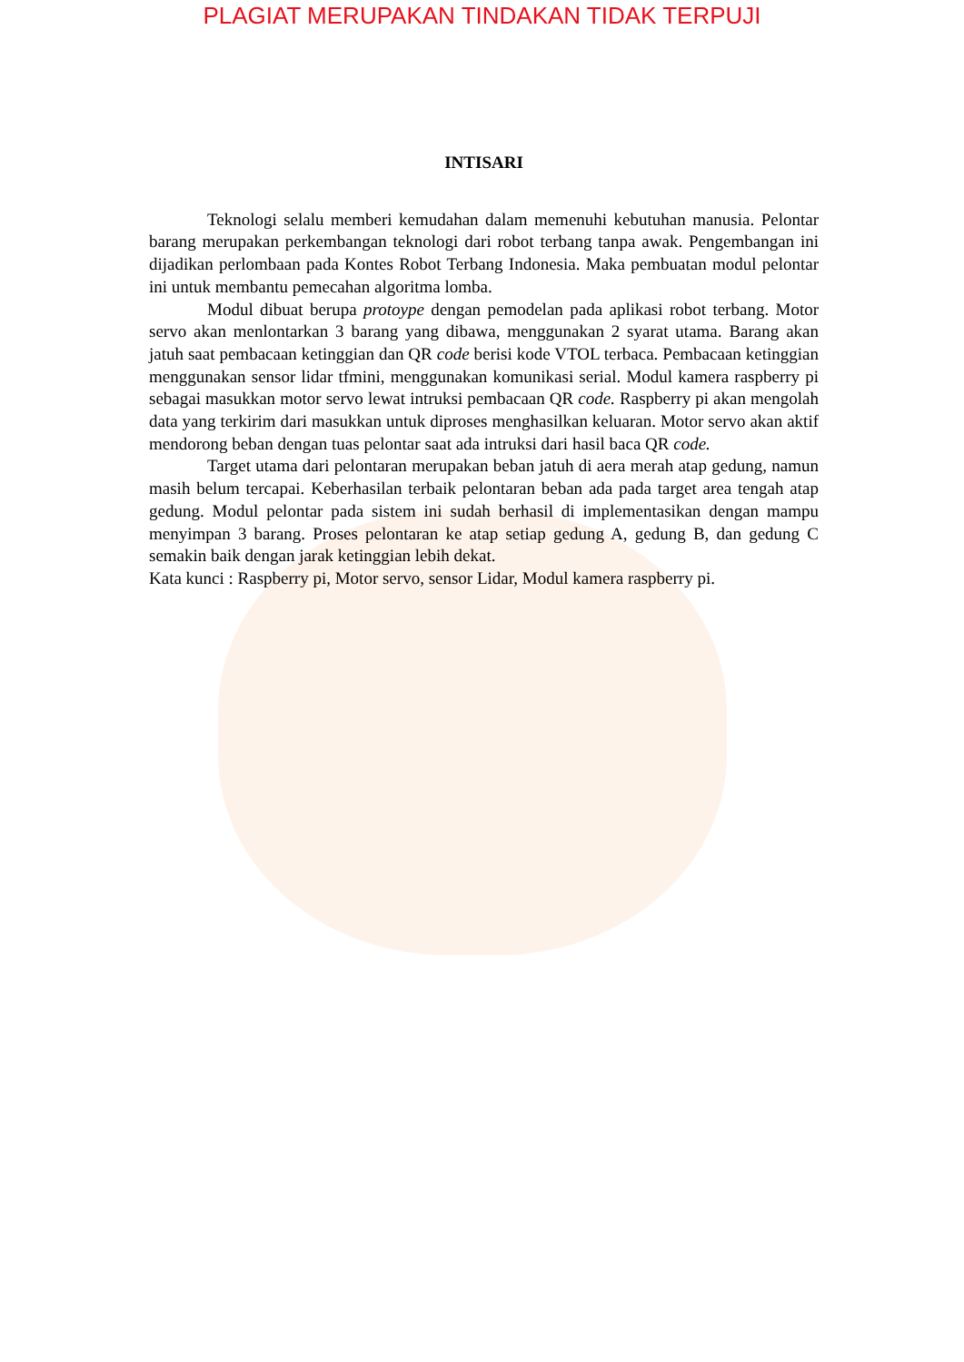PLAGIAT MERUPAKAN TINDAKAN TIDAK TERPUJI
INTISARI
Teknologi selalu memberi kemudahan dalam memenuhi kebutuhan manusia. Pelontar barang merupakan perkembangan teknologi dari robot terbang tanpa awak. Pengembangan ini dijadikan perlombaan pada Kontes Robot Terbang Indonesia. Maka pembuatan modul pelontar ini untuk membantu pemecahan algoritma lomba.
Modul dibuat berupa protoype dengan pemodelan pada aplikasi robot terbang. Motor servo akan menlontarkan 3 barang yang dibawa, menggunakan 2 syarat utama. Barang akan jatuh saat pembacaan ketinggian dan QR code berisi kode VTOL terbaca. Pembacaan ketinggian menggunakan sensor lidar tfmini, menggunakan komunikasi serial. Modul kamera raspberry pi sebagai masukkan motor servo lewat intruksi pembacaan QR code. Raspberry pi akan mengolah data yang terkirim dari masukkan untuk diproses menghasilkan keluaran. Motor servo akan aktif mendorong beban dengan tuas pelontar saat ada intruksi dari hasil baca QR code.
Target utama dari pelontaran merupakan beban jatuh di aera merah atap gedung, namun masih belum tercapai. Keberhasilan terbaik pelontaran beban ada pada target area tengah atap gedung. Modul pelontar pada sistem ini sudah berhasil di implementasikan dengan mampu menyimpan 3 barang. Proses pelontaran ke atap setiap gedung A, gedung B, dan gedung C semakin baik dengan jarak ketinggian lebih dekat.
Kata kunci : Raspberry pi, Motor servo, sensor Lidar, Modul kamera raspberry pi.